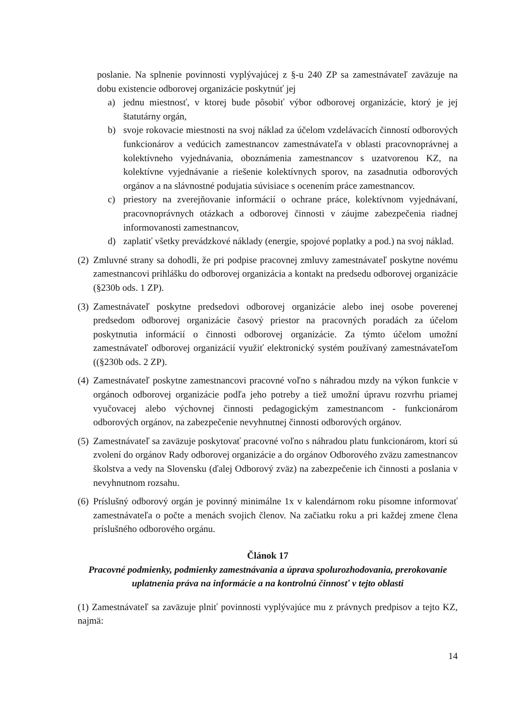poslanie. Na splnenie povinnosti vyplývajúcej z §-u 240 ZP sa zamestnávateľ zaväzuje na dobu existencie odborovej organizácie poskytnúť jej
a) jednu miestnosť, v ktorej bude pôsobiť výbor odborovej organizácie, ktorý je jej štatutárny orgán,
b) svoje rokovacie miestnosti na svoj náklad za účelom vzdelávacích činností odborových funkcionárov a vedúcich zamestnancov zamestnávateľa v oblasti pracovnoprávnej a kolektívneho vyjednávania, oboznámenia zamestnancov s uzatvorenou KZ, na kolektívne vyjednávanie a riešenie kolektívnych sporov, na zasadnutia odborových orgánov a na slávnostné podujatia súvisiace s ocenením práce zamestnancov.
c) priestory na zverejňovanie informácií o ochrane práce, kolektívnom vyjednávaní, pracovnoprávnych otázkach a odborovej činnosti v záujme zabezpečenia riadnej informovanosti zamestnancov,
d) zaplatiť všetky prevádzkové náklady (energie, spojové poplatky a pod.) na svoj náklad.
(2) Zmluvné strany sa dohodli, že pri podpise pracovnej zmluvy zamestnávateľ poskytne novému zamestnancovi prihlášku do odborovej organizácia a kontakt na predsedu odborovej organizácie (§230b ods. 1 ZP).
(3) Zamestnávateľ poskytne predsedovi odborovej organizácie alebo inej osobe poverenej predsedom odborovej organizácie časový priestor na pracovných poradách za účelom poskytnutia informácií o činnosti odborovej organizácie. Za týmto účelom umožní zamestnávateľ odborovej organizácií využiť elektronický systém používaný zamestnávateľom ((§230b ods. 2 ZP).
(4) Zamestnávateľ poskytne zamestnancovi pracovné voľno s náhradou mzdy na výkon funkcie v orgánoch odborovej organizácie podľa jeho potreby a tiež umožní úpravu rozvrhu priamej vyučovacej alebo výchovnej činnosti pedagogickým zamestnancom - funkcionárom odborových orgánov, na zabezpečenie nevyhnutnej činnosti odborových orgánov.
(5) Zamestnávateľ sa zaväzuje poskytovať pracovné voľno s náhradou platu funkcionárom, ktorí sú zvolení do orgánov Rady odborovej organizácie a do orgánov Odborového zväzu zamestnancov školstva a vedy na Slovensku (ďalej Odborový zväz) na zabezpečenie ich činnosti a poslania v nevyhnutnom rozsahu.
(6) Príslušný odborový orgán je povinný minimálne 1x v kalendárnom roku písomne informovať zamestnávateľa o počte a menách svojich členov. Na začiatku roku a pri každej zmene člena príslušného odborového orgánu.
Článok 17
Pracovné podmienky, podmienky zamestnávania a úprava spolurozhodovania, prerokovanie uplatnenia práva na informácie a na kontrolnú činnosť v tejto oblasti
(1) Zamestnávateľ sa zaväzuje plniť povinnosti vyplývajúce mu z právnych predpisov a tejto KZ, najmä:
14